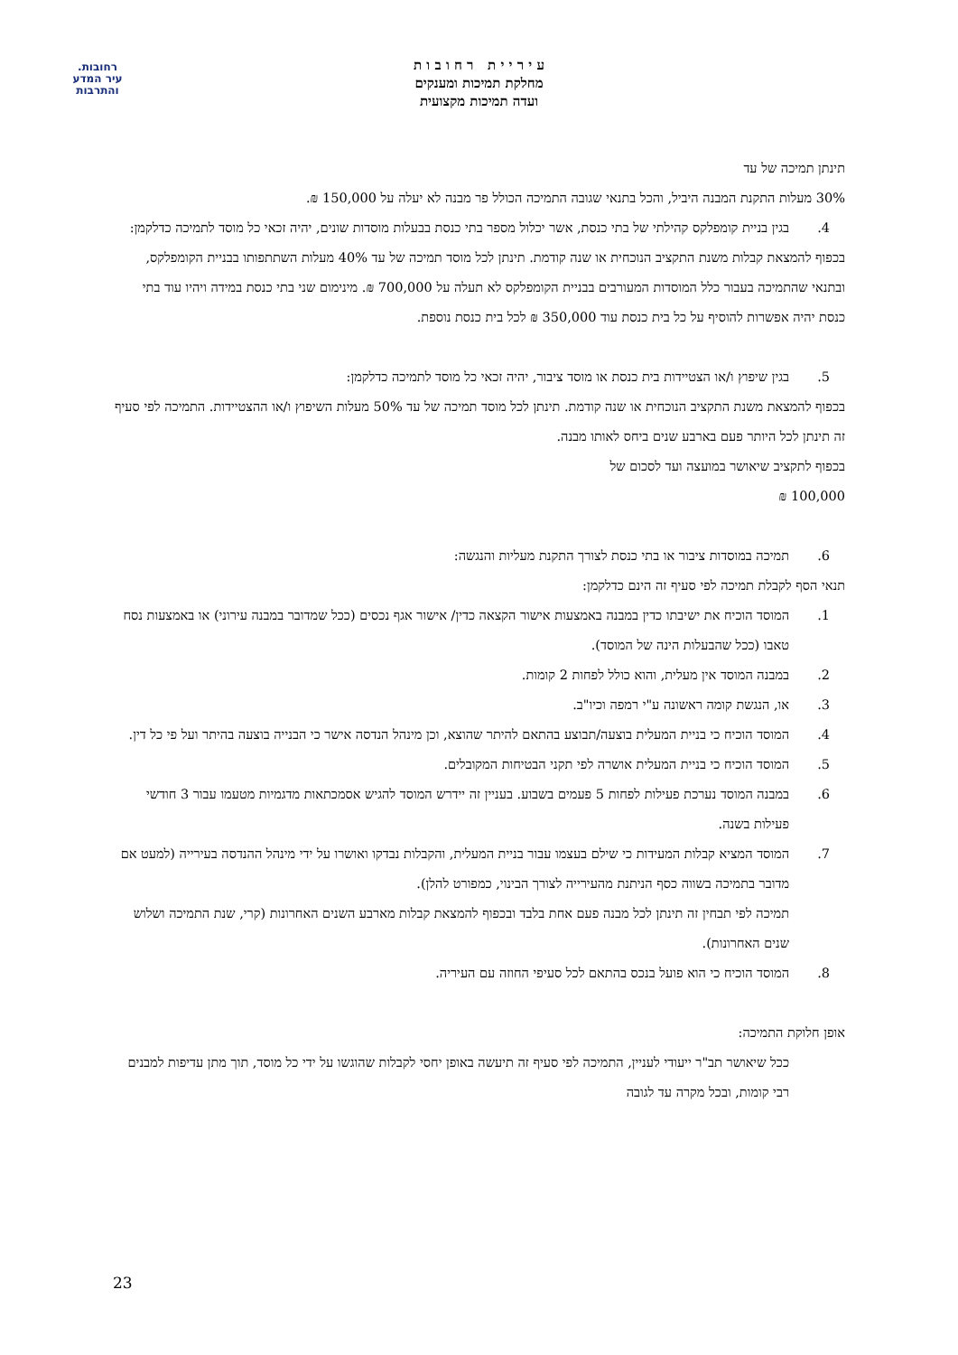רחובות.
עיר המדע
והתרבות
ע י ר י י ת ר ח ו ב ו ת
מחלקת תמיכות ומענקים
ועדה תמיכות מקצועית
תינתן תמיכה של עד
30% מעלות התקנת המבנה היביל, והכל בתנאי שגובה התמיכה הכולל פר מבנה לא יעלה על 150,000 ₪.
4. בגין בניית קומפלקס קהילתי של בתי כנסת, אשר יכלול מספר בתי כנסת בבעלות מוסדות שונים, יהיה זכאי כל מוסד לתמיכה כדלקמן:
בכפוף להמצאת קבלות משנת התקציב הנוכחית או שנה קודמת. תינתן לכל מוסד תמיכה של עד 40% מעלות השתתפותו בבניית הקומפלקס, ובתנאי שהתמיכה בעבור כלל המוסדות המעורבים בבניית הקומפלקס לא תעלה על 700,000 ₪. מינימום שני בתי כנסת במידה ויהיו עוד בתי כנסת יהיה אפשרות להוסיף על כל בית כנסת עוד 350,000 ₪ לכל בית כנסת נוספת.
5. בגין שיפוץ ו/או הצטיידות בית כנסת או מוסד ציבור, יהיה זכאי כל מוסד לתמיכה כדלקמן:
בכפוף להמצאת משנת התקציב הנוכחית או שנה קודמת. תינתן לכל מוסד תמיכה של עד 50% מעלות השיפוץ ו/או ההצטיידות. התמיכה לפי סעיף זה תינתן לכל היותר פעם בארבע שנים ביחס לאותו מבנה.
בכפוף לתקציב שיאושר במועצה ועד לסכום של
100,000 ₪
6. תמיכה במוסדות ציבור או בתי כנסת לצורך התקנת מעליות והנגשה:
תנאי הסף לקבלת תמיכה לפי סעיף זה הינם כדלקמן:
1. המוסד הוכיח את ישיבתו כדין במבנה באמצעות אישור הקצאה כדין/ אישור אגף נכסים (ככל שמדובר במבנה עירוני) או באמצעות נסח טאבו (ככל שהבעלות הינה של המוסד).
2. במבנה המוסד אין מעלית, והוא כולל לפחות 2 קומות.
3. או, הנגשת קומה ראשונה ע"י רמפה וכיו"ב.
4. המוסד הוכיח כי בניית המעלית בוצעה/תבוצע בהתאם להיתר שהוצא, וכן מינהל הנדסה אישר כי הבנייה בוצעה בהיתר ועל פי כל דין.
5. המוסד הוכיח כי בניית המעלית אושרה לפי תקני הבטיחות המקובלים.
6. במבנה המוסד נערכת פעילות לפחות 5 פעמים בשבוע. בעניין זה יידרש המוסד להגיש אסמכתאות מדגמיות מטעמו עבור 3 חודשי פעילות בשנה.
7. המוסד המציא קבלות המעידות כי שילם בעצמו עבור בניית המעלית, והקבלות נבדקו ואושרו על ידי מינהל ההנדסה בעירייה (למעט אם מדובר בתמיכה בשווה כסף הניתנת מהעירייה לצורך הבינוי, כמפורט להלן).
תמיכה לפי תבחין זה תינתן לכל מבנה פעם אחת בלבד ובכפוף להמצאת קבלות מארבע השנים האחרונות (קרי, שנת התמיכה ושלוש שנים האחרונות).
8. המוסד הוכיח כי הוא פועל בנכס בהתאם לכל סעיפי החוזה עם העיריה.
אופן חלוקת התמיכה:
ככל שיאושר תב"ר ייעודי לעניין, התמיכה לפי סעיף זה תיעשה באופן יחסי לקבלות שהוגשו על ידי כל מוסד, תוך מתן עדיפות למבנים רבי קומות, ובכל מקרה עד לגובה
23